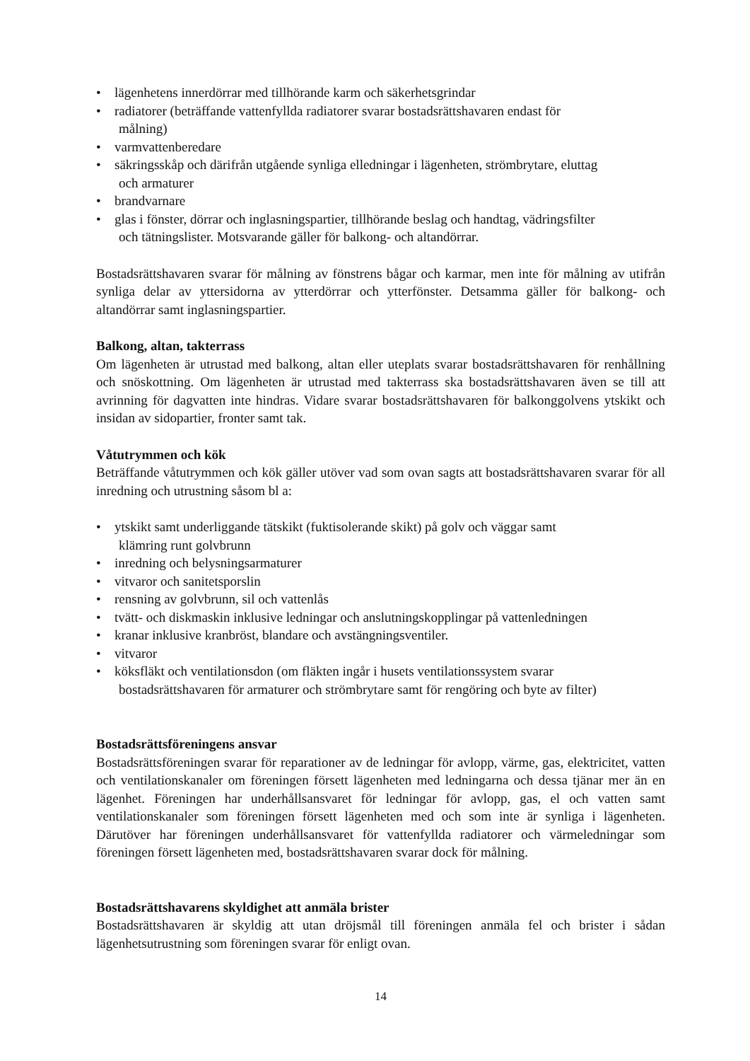• lägenhetens innerdörrar med tillhörande karm och säkerhetsgrindar
• radiatorer (beträffande vattenfyllda radiatorer svarar bostadsrättshavaren endast för
målning)
• varmvattenberedare
• säkringsskåp och därifrån utgående synliga elledningar i lägenheten, strömbrytare, eluttag
och armaturer
• brandvarnare
• glas i fönster, dörrar och inglasningspartier, tillhörande beslag och handtag, vädringsfilter
och tätningslister. Motsvarande gäller för balkong- och altandörrar.
Bostadsrättshavaren svarar för målning av fönstrens bågar och karmar, men inte för målning av utifrån synliga delar av yttersidorna av ytterdörrar och ytterfönster. Detsamma gäller för balkong- och altandörrar samt inglasningspartier.
Balkong, altan, takterrass
Om lägenheten är utrustad med balkong, altan eller uteplats svarar bostadsrättshavaren för renhållning och snöskottning. Om lägenheten är utrustad med takterrass ska bostadsrättshavaren även se till att avrinning för dagvatten inte hindras. Vidare svarar bostadsrättshavaren för balkonggolvens ytskikt och insidan av sidopartier, fronter samt tak.
Våtutrymmen och kök
Beträffande våtutrymmen och kök gäller utöver vad som ovan sagts att bostadsrättshavaren svarar för all inredning och utrustning såsom bl a:
• ytskikt samt underliggande tätskikt (fuktisolerande skikt) på golv och väggar samt
klämring runt golvbrunn
• inredning och belysningsarmaturer
• vitvaror och sanitetsporslin
• rensning av golvbrunn, sil och vattenlås
• tvätt- och diskmaskin inklusive ledningar och anslutningskopplingar på vattenledningen
• kranar inklusive kranbröst, blandare och avstängningsventiler.
• vitvaror
• köksfläkt och ventilationsdon (om fläkten ingår i husets ventilationssystem svarar
bostadsrättshavaren för armaturer och strömbrytare samt för rengöring och byte av filter)
Bostadsrättsföreningens ansvar
Bostadsrättsföreningen svarar för reparationer av de ledningar för avlopp, värme, gas, elektricitet, vatten och ventilationskanaler om föreningen försett lägenheten med ledningarna och dessa tjänar mer än en lägenhet. Föreningen har underhållsansvaret för ledningar för avlopp, gas, el och vatten samt ventilationskanaler som föreningen försett lägenheten med och som inte är synliga i lägenheten. Därutöver har föreningen underhållsansvaret för vattenfyllda radiatorer och värmeledningar som föreningen försett lägenheten med, bostadsrättshavaren svarar dock för målning.
Bostadsrättshavarens skyldighet att anmäla brister
Bostadsrättshavaren är skyldig att utan dröjsmål till föreningen anmäla fel och brister i sådan lägenhetsutrustning som föreningen svarar för enligt ovan.
14